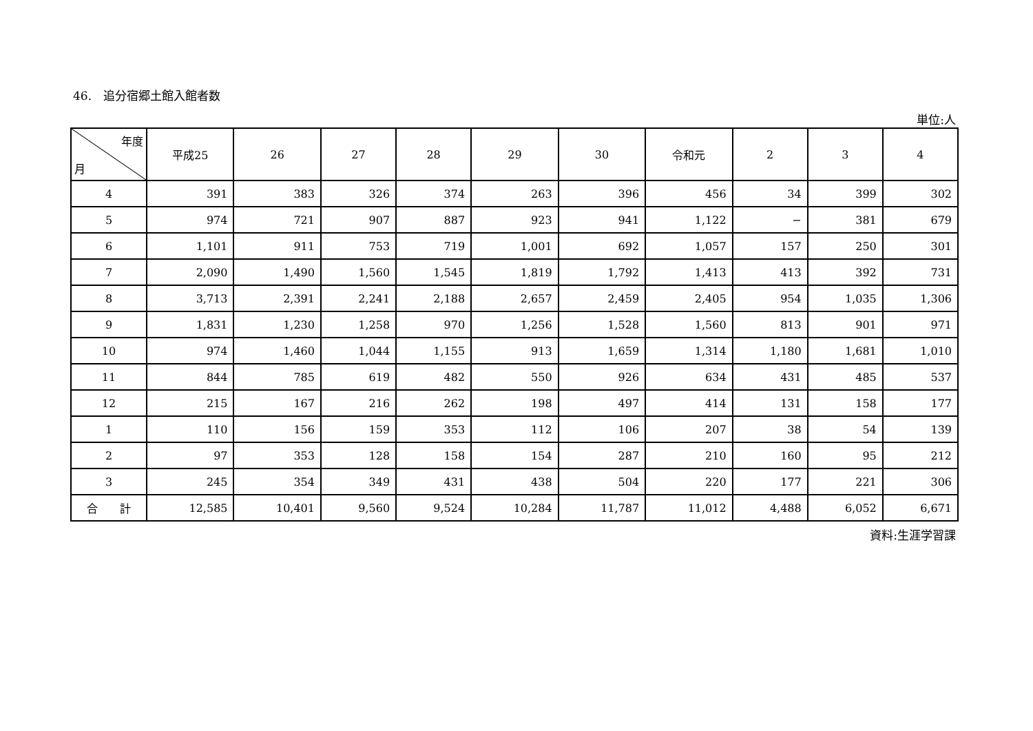46.　追分宿郷土館入館者数
単位:人
| 年度 月 | 平成25 | 26 | 27 | 28 | 29 | 30 | 令和元 | 2 | 3 | 4 |
| --- | --- | --- | --- | --- | --- | --- | --- | --- | --- | --- |
| 4 | 391 | 383 | 326 | 374 | 263 | 396 | 456 | 34 | 399 | 302 |
| 5 | 974 | 721 | 907 | 887 | 923 | 941 | 1,122 | − | 381 | 679 |
| 6 | 1,101 | 911 | 753 | 719 | 1,001 | 692 | 1,057 | 157 | 250 | 301 |
| 7 | 2,090 | 1,490 | 1,560 | 1,545 | 1,819 | 1,792 | 1,413 | 413 | 392 | 731 |
| 8 | 3,713 | 2,391 | 2,241 | 2,188 | 2,657 | 2,459 | 2,405 | 954 | 1,035 | 1,306 |
| 9 | 1,831 | 1,230 | 1,258 | 970 | 1,256 | 1,528 | 1,560 | 813 | 901 | 971 |
| 10 | 974 | 1,460 | 1,044 | 1,155 | 913 | 1,659 | 1,314 | 1,180 | 1,681 | 1,010 |
| 11 | 844 | 785 | 619 | 482 | 550 | 926 | 634 | 431 | 485 | 537 |
| 12 | 215 | 167 | 216 | 262 | 198 | 497 | 414 | 131 | 158 | 177 |
| 1 | 110 | 156 | 159 | 353 | 112 | 106 | 207 | 38 | 54 | 139 |
| 2 | 97 | 353 | 128 | 158 | 154 | 287 | 210 | 160 | 95 | 212 |
| 3 | 245 | 354 | 349 | 431 | 438 | 504 | 220 | 177 | 221 | 306 |
| 合 計 | 12,585 | 10,401 | 9,560 | 9,524 | 10,284 | 11,787 | 11,012 | 4,488 | 6,052 | 6,671 |
資料:生涯学習課